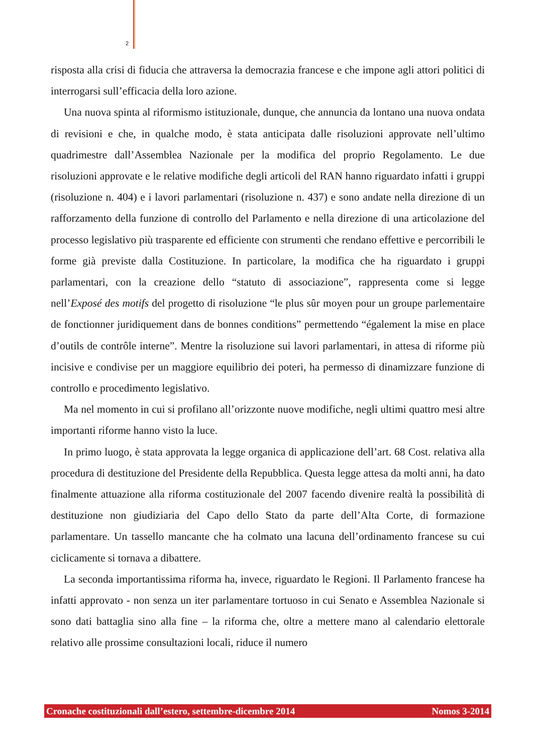2
risposta alla crisi di fiducia che attraversa la democrazia francese e che impone agli attori politici di interrogarsi sull’efficacia della loro azione.
Una nuova spinta al riformismo istituzionale, dunque, che annuncia da lontano una nuova ondata di revisioni e che, in qualche modo, è stata anticipata dalle risoluzioni approvate nell’ultimo quadrimestre dall’Assemblea Nazionale per la modifica del proprio Regolamento. Le due risoluzioni approvate e le relative modifiche degli articoli del RAN hanno riguardato infatti i gruppi (risoluzione n. 404) e i lavori parlamentari (risoluzione n. 437) e sono andate nella direzione di un rafforzamento della funzione di controllo del Parlamento e nella direzione di una articolazione del processo legislativo più trasparente ed efficiente con strumenti che rendano effettive e percorribili le forme già previste dalla Costituzione. In particolare, la modifica che ha riguardato i gruppi parlamentari, con la creazione dello “statuto di associazione”, rappresenta come si legge nell’Exposé des motifs del progetto di risoluzione “le plus sûr moyen pour un groupe parlementaire de fonctionner juridiquement dans de bonnes conditions” permettendo “également la mise en place d’outils de contrôle interne”. Mentre la risoluzione sui lavori parlamentari, in attesa di riforme più incisive e condivise per un maggiore equilibrio dei poteri, ha permesso di dinamizzare funzione di controllo e procedimento legislativo.
Ma nel momento in cui si profilano all’orizzonte nuove modifiche, negli ultimi quattro mesi altre importanti riforme hanno visto la luce.
In primo luogo, è stata approvata la legge organica di applicazione dell’art. 68 Cost. relativa alla procedura di destituzione del Presidente della Repubblica. Questa legge attesa da molti anni, ha dato finalmente attuazione alla riforma costituzionale del 2007 facendo divenire realtà la possibilità di destituzione non giudiziaria del Capo dello Stato da parte dell’Alta Corte, di formazione parlamentare. Un tassello mancante che ha colmato una lacuna dell’ordinamento francese su cui ciclicamente si tornava a dibattere.
La seconda importantissima riforma ha, invece, riguardato le Regioni. Il Parlamento francese ha infatti approvato - non senza un iter parlamentare tortuoso in cui Senato e Assemblea Nazionale si sono dati battaglia sino alla fine – la riforma che, oltre a mettere mano al calendario elettorale relativo alle prossime consultazioni locali, riduce il numero
Cronache costituzionali dall’estero, settembre-dicembre 2014 Nomos 3-2014